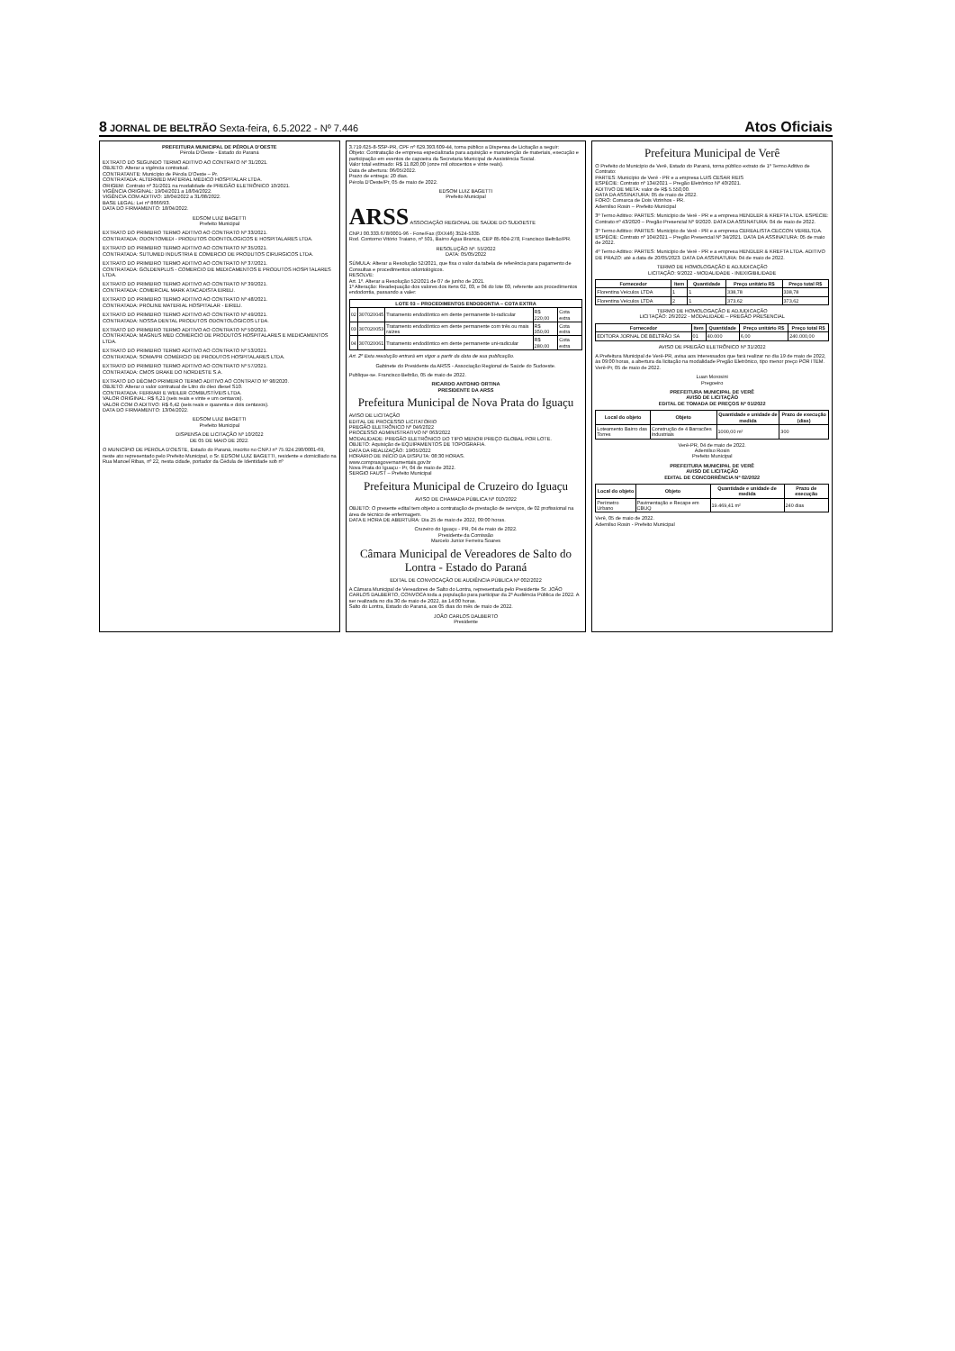8 JORNAL DE BELTRÃO Sexta-feira, 6.5.2022 - Nº 7.446 Atos Oficiais
PREFEITURA MUNICIPAL DE PÉROLA D'OESTE
Pérola D'Oeste - Estado do Paraná
EXTRATO DO SEGUNDO TERMO ADITIVO AO CONTRATO Nº 31/2021.
OBJETO: Alterar a vigência contratual.
CONTRATANTE: Município de Pérola D'Oeste – Pr.
CONTRATADA: ALTERMED MATERIAL MÉDICO HOSPITALAR LTDA.
ORIGEM: Contrato nº 31/2021 na modalidade de PREGÃO ELETRÔNICO 10/2021.
VIGÊNCIA ORIGINAL: 19/04/2021 a 18/04/2022.
VIGÊNCIA COM ADITIVO: 18/04/2022 a 31/08/2022.
BASE LEGAL: Lei nº 8666/93.
DATA DO FIRMAMENTO: 18/04/2022.
EDSOM LUIZ BAGETTI
Prefeito Municipal
EXTRATO DO PRIMEIRO TERMO ADITIVO AO CONTRATO Nº 33/2021.
CONTRATADA: ODONTOMEDI - PRODUTOS ODONTOLOGICOS E HOSPITALARES LTDA.
EXTRATO DO PRIMEIRO TERMO ADITIVO AO CONTRATO Nº 35/2021.
CONTRATADA: SUTUMED INDUSTRIA E COMERCIO DE PRODUTOS CIRURGICOS LTDA.
EXTRATO DO PRIMEIRO TERMO ADITIVO AO CONTRATO Nº 37/2021.
CONTRATADA: GOLDENPLUS - COMERCIO DE MEDICAMENTOS E PRODUTOS HOSPITALARES LTDA.
EXTRATO DO PRIMEIRO TERMO ADITIVO AO CONTRATO Nº 39/2021.
CONTRATADA: COMERCIAL MARK ATACADISTA EIRELI.
EXTRATO DO PRIMEIRO TERMO ADITIVO AO CONTRATO Nº 48/2021.
CONTRATADA: PROLINE MATERIAL HOSPITALAR - EIRELI.
EXTRATO DO PRIMEIRO TERMO ADITIVO AO CONTRATO Nº 49/2021.
CONTRATADA: NOSSA DENTAL PRODUTOS ODONTOLÓGICOS LTDA.
EXTRATO DO PRIMEIRO TERMO ADITIVO AO CONTRATO Nº 50/2021.
CONTRATADA: MAGNUS MED COMÉRCIO DE PRODUTOS HOSPITALARES E MEDICAMENTOS LTDA.
EXTRATO DO PRIMEIRO TERMO ADITIVO AO CONTRATO Nº 53/2021.
CONTRATADA: SOMA/PR COMÉRCIO DE PRODUTOS HOSPITALARES LTDA.
EXTRATO DO PRIMEIRO TERMO ADITIVO AO CONTRATO Nº 57/2021.
CONTRATADA: CMOS DRAKE DO NORDESTE S.A.
EXTRATO DO DÉCIMO PRIMEIRO TERMO ADITIVO AO CONTRATO Nº 98/2020.
OBJETO: Alterar o valor contratual de Litro do óleo diesel S10.
CONTRATADA: FERRARI E WEILER COMBUSTÍVEIS LTDA.
VALOR ORIGINAL: R$ 6,21 (seis reais e vinte e um centavos).
VALOR COM O ADITIVO: R$ 6,42 (seis reais e quarenta e dois centavos).
DATA DO FIRMAMENTO: 13/04/2022.
EDSOM LUIZ BAGETTI
Prefeito Municipal
DISPENSA DE LICITAÇÃO Nº 10/2022
DE 05 DE MAIO DE 2022.
O MUNICÍPIO DE PÉROLA D'OESTE, Estado do Paraná, inscrito no CNPJ nº 75.924.290/0001-69, neste ato representado pelo Prefeito Municipal, o Sr. EDSOM LUIZ BAGETTI, residente e domiciliado na Rua Manoel Ribas, nº 22, nesta cidade, portador da Cédula de Identidade sob nº
3.719.625-8-SSP-PR, CPF nº 629.393.609-44, torna público a Dispensa de Licitação a seguir:
Objeto: Contratação de empresa especializada para aquisição e manutenção de materiais, execução e participação em eventos de capoeira da Secretaria Municipal de Assistência Social.
Valor total estimado: R$ 11.820,00 (onze mil oitocentos e vinte reais).
Data de abertura: 06/05/2022.
Prazo de entrega: 20 dias.
Pérola D'Oeste/Pr, 05 de maio de 2022.
EDSOM LUIZ BAGETTI
Prefeito Municipal
ARSS ASSOCIAÇÃO REGIONAL DE SAÚDE DO SUDOESTE
CNPJ 00.333.678/0001-96 - Fone/Fax (0XX46) 3524-5335
Rod. Contorno Vitório Traiano, nº 501, Bairro Água Branca, CEP 85.604-278, Francisco Beltrão/PR.
RESOLUÇÃO Nº. 55/2022
DATA: 05/05/2022
SÚMULA: Alterar a Resolução 52/2021, que fixa o valor da tabela de referência para pagamento de Consultas e procedimentos odontológicos.
RESOLVE:
Art. 1º. Alterar a Resolução 52/2021 de 07 de junho de 2021.
1º Alteração: Readequação dos valores dos itens 02, 03, e 04 do lote 03, referente aos procedimentos endodontia, passando a valer:
| LOTE 03 – PROCEDIMENTOS ENDODONTIA – COTA EXTRA | | | | |
| --- | --- | --- | --- | --- |
| 02 | 307020045 | Tratamento endodôntico em dente permanente bi-radicular | R$ 220,00 | Cota extra |
| 03 | 307020053 | Tratamento endodôntico em dente permanente com três ou mais raízes | R$ 350,00 | Cota extra |
| 04 | 307020061 | Tratamento endodôntico em dente permanente uni-radicular | R$ 280,00 | Cota extra |
Art. 2º Esta resolução entrará em vigor a partir da data de sua publicação.
Gabinete do Presidente da ARSS - Associação Regional de Saúde do Sudoeste.
Publique-se. Francisco Beltrão, 05 de maio de 2022.
RICARDO ANTONIO ORTINA
PRESIDENTE DA ARSS
Prefeitura Municipal de Nova Prata do Iguaçu
AVISO DE LICITAÇÃO
EDITAL DE PROCESSO LICITATÓRIO
PREGÃO ELETRÔNICO Nº 046/2022
PROCESSO ADMINISTRATIVO Nº 063/2022
MODALIDADE: PREGÃO ELETRÔNICO DO TIPO MENOR PREÇO GLOBAL POR LOTE.
OBJETO: Aquisição de EQUIPAMENTOS DE TOPOGRAFIA.
DATA DA REALIZAÇÃO: 19/05/2022
HORÁRIO DE INÍCIO DA DISPUTA: 08:30 HORAS.
www.comprasgovernamentais.gov.br
Nova Prata do Iguaçu - Pr, 04 de maio de 2022.
SERGIO FAUST – Prefeito Municipal
Prefeitura Municipal de Cruzeiro do Iguaçu
AVISO DE CHAMADA PÚBLICA Nº 010/2022
OBJETO: O presente edital tem objeto a contratação de prestação de serviços, de 02 profissional na área de técnico de enfermagem.
DATA E HORA DE ABERTURA: Dia 25 de maio de 2022, 09:00 horas.
Cruzeiro do Iguaçu - PR, 04 de maio de 2022.
Presidente da Comissão
Marcelo Junior Ferreira Soares
Câmara Municipal de Vereadores de Salto do Lontra - Estado do Paraná
EDITAL DE CONVOCAÇÃO DE AUDIÊNCIA PÚBLICA Nº 002/2022
A Câmara Municipal de Vereadores de Salto do Lontra, representada pelo Presidente Sr. JOÃO CARLOS DALBERTO, CONVOCA toda a população para participar da 2ª Audiência Pública de 2022. A ser realizada no dia 30 de maio de 2022, às 14:00 horas.
Salto do Lontra, Estado do Paraná, aos 05 dias do mês de maio de 2022.
JOÃO CARLOS DALBERTO
Presidente
Prefeitura Municipal de Verê
O Prefeito do Município de Verê, Estado do Paraná, torna público extrato de 1º Termo Aditivo de Contrato:
PARTES: Município de Verê - PR e a empresa LUIS CESAR REIS
ESPÉCIE: Contrato nº 134/2021 – Pregão Eletrônico Nº 40/2021.
ADITIVO DE META: valor de R$ 5.550,00.
DATA DA ASSINATURA: 05 de maio de 2022.
FORO: Comarca de Dois Vizinhos - PR.
Ademilso Rosin – Prefeito Municipal
3º Termo Aditivo: PARTES: Município de Verê - PR e a empresa HENDLER & KREFTA LTDA. ESPÉCIE: Contrato nº 43/2020 – Pregão Presencial Nº 9/2020. DATA DA ASSINATURA: 04 de maio de 2022.
3º Termo Aditivo: PARTES: Município de Verê - PR e a empresa CEREALISTA CECCON VERELTDA. ESPÉCIE: Contrato nº 104/2021 – Pregão Presencial Nº 34/2021. DATA DA ASSINATURA: 05 de maio de 2022.
4º Termo Aditivo: PARTES: Município de Verê - PR e a empresa HENDLER & KREFTA LTDA. ADITIVO DE PRAZO: até a data de 20/05/2023. DATA DA ASSINATURA: 04 de maio de 2022.
TERMO DE HOMOLOGAÇÃO E ADJUDICAÇÃO
LICITAÇÃO: 9/2022 - MODALIDADE - INEXIGIBILIDADE
| Fornecedor | Item | Quantidade | Preço unitário R$ | Preço total R$ |
| --- | --- | --- | --- | --- |
| Florentina Veículos LTDA | 1 | 1 | 338,78 | 338,78 |
| Florentina Veículos LTDA | 2 | 1 | 373,62 | 373,62 |
TERMO DE HOMOLOGAÇÃO E ADJUDICAÇÃO
LICITAÇÃO: 26/2022 - MODALIDADE – PREGÃO PRESENCIAL
| Fornecedor | Item | Quantidade | Preço unitário R$ | Preço total R$ |
| --- | --- | --- | --- | --- |
| EDITORA JORNAL DE BELTRÃO SA | 01 | 40.000 | 6,00 | 240.000,00 |
AVISO DE PREGÃO ELETRÔNICO Nº 31/2022
A Prefeitura Municipal de Verê-PR, avisa aos interessados que fará realizar no dia 19 de maio de 2022, às 09:00 horas, a abertura da licitação na modalidade Pregão Eletrônico, tipo menor preço POR ITEM.
Verê-Pr, 05 de maio de 2022.
Luan Morosini
Pregoeiro
PREFEITURA MUNICIPAL DE VERÊ
AVISO DE LICITAÇÃO
EDITAL DE TOMADA DE PREÇOS Nº 01/2022
| Local do objeto | Objeto | Quantidade e unidade de medida | Prazo de execução (dias) |
| --- | --- | --- | --- |
| Loteamento Bairro das Torres | Construção de 4 Barracões Industriais | 1000,00 m² | 300 |
Verê-PR, 04 de maio de 2022.
Ademilso Rosin
Prefeito Municipal
PREFEITURA MUNICIPAL DE VERÊ
AVISO DE LICITAÇÃO
EDITAL DE CONCORRÊNCIA Nº 02/2022
| Local do objeto | Objeto | Quantidade e unidade de medida | Prazo de execução |
| --- | --- | --- | --- |
| Perímetro Urbano | Pavimentação e Recape em CBUQ | 19.469,41 m² | 240 dias |
Verê, 05 de maio de 2022.
Ademilso Rosin - Prefeito Municipal